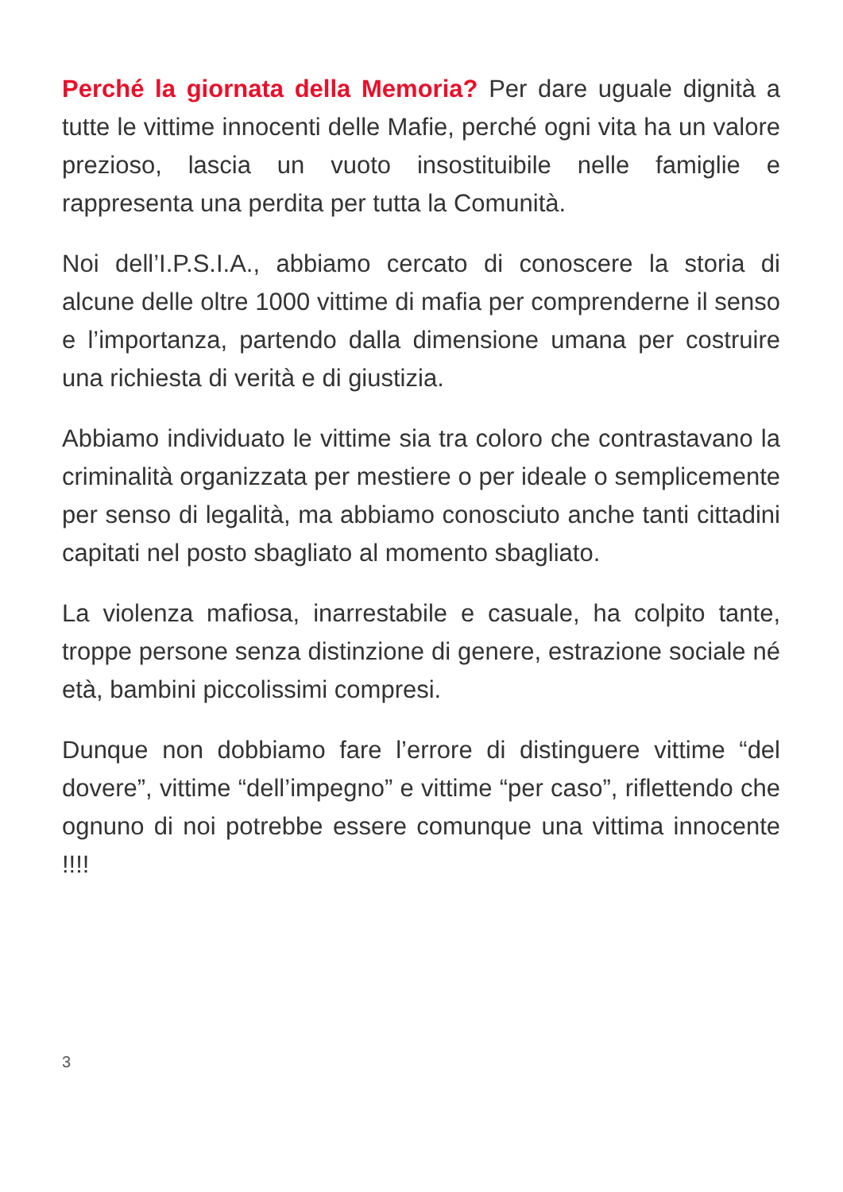Perché la giornata della Memoria? Per dare uguale dignità a tutte le vittime innocenti delle Mafie, perché ogni vita ha un valore prezioso, lascia un vuoto insostituibile nelle famiglie e rappresenta una perdita per tutta la Comunità.
Noi dell’I.P.S.I.A., abbiamo cercato di conoscere la storia di alcune delle oltre 1000 vittime di mafia per comprenderne il senso e l’importanza, partendo dalla dimensione umana per costruire una richiesta di verità e di giustizia.
Abbiamo individuato le vittime sia tra coloro che contrastavano la criminalità organizzata per mestiere o per ideale o semplicemente per senso di legalità, ma abbiamo conosciuto anche tanti cittadini capitati nel posto sbagliato al momento sbagliato.
La violenza mafiosa, inarrestabile e casuale, ha colpito tante, troppe persone senza distinzione di genere, estrazione sociale né età, bambini piccolissimi compresi.
Dunque non dobbiamo fare l’errore di distinguere vittime “del dovere”, vittime “dell’impegno” e vittime “per caso”, riflettendo che ognuno di noi potrebbe essere comunque una vittima innocente !!!!
3